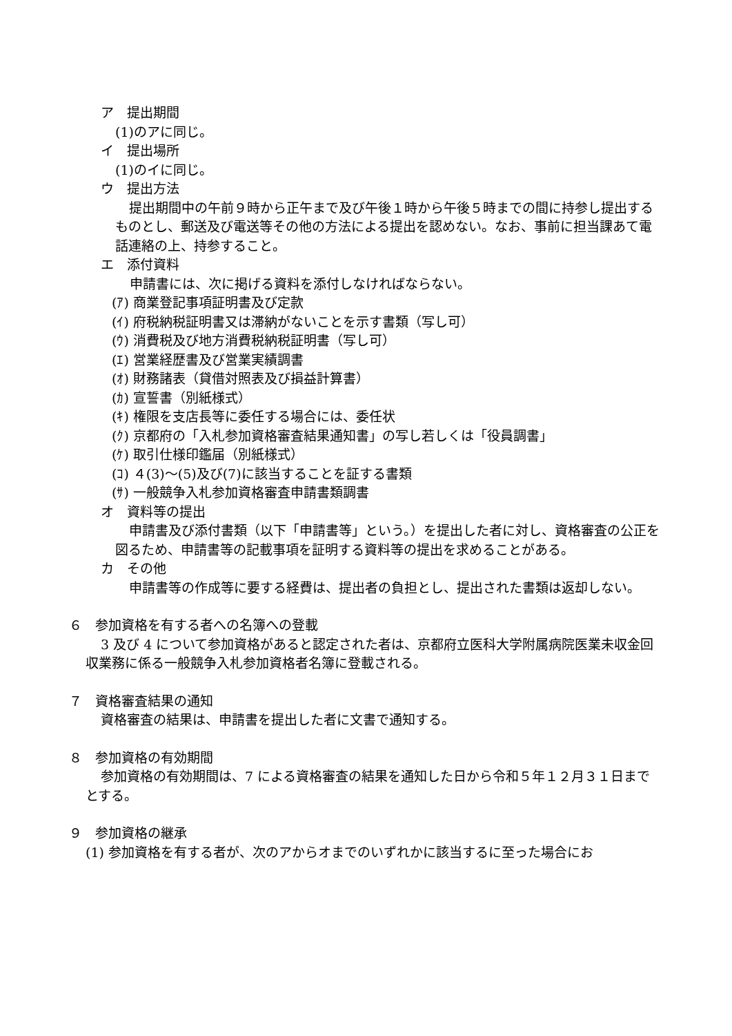ア　提出期間
(1)のアに同じ。
イ　提出場所
(1)のイに同じ。
ウ　提出方法
提出期間中の午前９時から正午まで及び午後１時から午後５時までの間に持参し提出するものとし、郵送及び電送等その他の方法による提出を認めない。なお、事前に担当課あて電話連絡の上、持参すること。
エ　添付資料
申請書には、次に掲げる資料を添付しなければならない。
(ｱ) 商業登記事項証明書及び定款
(ｲ) 府税納税証明書又は滞納がないことを示す書類（写し可）
(ｳ) 消費税及び地方消費税納税証明書（写し可）
(ｴ) 営業経歴書及び営業実績調書
(ｵ) 財務諸表（貸借対照表及び損益計算書）
(ｶ) 宣誓書（別紙様式）
(ｷ) 権限を支店長等に委任する場合には、委任状
(ｸ) 京都府の「入札参加資格審査結果通知書」の写し若しくは「役員調書」
(ｹ) 取引仕様印鑑届（別紙様式）
(ｺ) ４(3)～(5)及び(7)に該当することを証する書類
(ｻ) 一般競争入札参加資格審査申請書類調書
オ　資料等の提出
申請書及び添付書類（以下「申請書等」という。）を提出した者に対し、資格審査の公正を図るため、申請書等の記載事項を証明する資料等の提出を求めることがある。
カ　その他
申請書等の作成等に要する経費は、提出者の負担とし、提出された書類は返却しない。
６　参加資格を有する者への名簿への登載
3 及び 4 について参加資格があると認定された者は、京都府立医科大学附属病院医業未収金回収業務に係る一般競争入札参加資格者名簿に登載される。
７　資格審査結果の通知
資格審査の結果は、申請書を提出した者に文書で通知する。
８　参加資格の有効期間
参加資格の有効期間は、7 による資格審査の結果を通知した日から令和５年１２月３１日までとする。
９　参加資格の継承
(1) 参加資格を有する者が、次のアからオまでのいずれかに該当するに至った場合にお